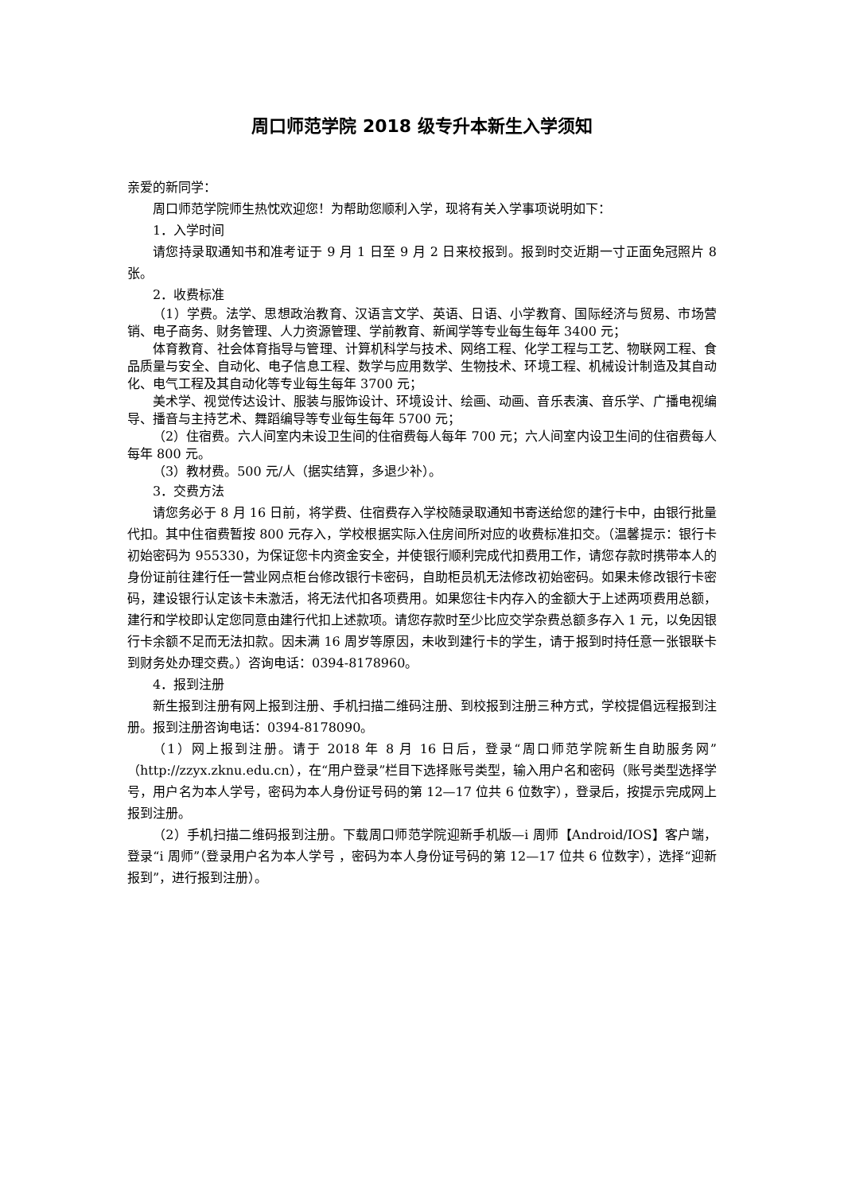周口师范学院 2018 级专升本新生入学须知
亲爱的新同学：
周口师范学院师生热忱欢迎您！为帮助您顺利入学，现将有关入学事项说明如下：
1．入学时间
请您持录取通知书和准考证于 9 月 1 日至 9 月 2 日来校报到。报到时交近期一寸正面免冠照片 8 张。
2．收费标准
（1）学费。法学、思想政治教育、汉语言文学、英语、日语、小学教育、国际经济与贸易、市场营销、电子商务、财务管理、人力资源管理、学前教育、新闻学等专业每生每年 3400 元；
体育教育、社会体育指导与管理、计算机科学与技术、网络工程、化学工程与工艺、物联网工程、食品质量与安全、自动化、电子信息工程、数学与应用数学、生物技术、环境工程、机械设计制造及其自动化、电气工程及其自动化等专业每生每年 3700 元；
美术学、视觉传达设计、服装与服饰设计、环境设计、绘画、动画、音乐表演、音乐学、广播电视编导、播音与主持艺术、舞蹈编导等专业每生每年 5700 元；
（2）住宿费。六人间室内未设卫生间的住宿费每人每年 700 元；六人间室内设卫生间的住宿费每人每年 800 元。
（3）教材费。500 元/人（据实结算，多退少补）。
3．交费方法
请您务必于 8 月 16 日前，将学费、住宿费存入学校随录取通知书寄送给您的建行卡中，由银行批量代扣。其中住宿费暂按 800 元存入，学校根据实际入住房间所对应的收费标准扣交。（温馨提示：银行卡初始密码为 955330，为保证您卡内资金安全，并使银行顺利完成代扣费用工作，请您存款时携带本人的身份证前往建行任一营业网点柜台修改银行卡密码，自助柜员机无法修改初始密码。如果未修改银行卡密码，建设银行认定该卡未激活，将无法代扣各项费用。如果您往卡内存入的金额大于上述两项费用总额，建行和学校即认定您同意由建行代扣上述款项。请您存款时至少比应交学杂费总额多存入 1 元，以免因银行卡余额不足而无法扣款。因未满 16 周岁等原因，未收到建行卡的学生，请于报到时持任意一张银联卡到财务处办理交费。）咨询电话：0394-8178960。
4．报到注册
新生报到注册有网上报到注册、手机扫描二维码注册、到校报到注册三种方式，学校提倡远程报到注册。报到注册咨询电话：0394-8178090。
（1）网上报到注册。请于 2018 年 8 月 16 日后，登录“周口师范学院新生自助服务网”（http://zzyx.zknu.edu.cn），在“用户登录”栏目下选择账号类型，输入用户名和密码（账号类型选择学号，用户名为本人学号，密码为本人身份证号码的第 12—17 位共 6 位数字），登录后，按提示完成网上报到注册。
（2）手机扫描二维码报到注册。下载周口师范学院迎新手机版—i 周师【Android/IOS】客户端，登录“i 周师”（登录用户名为本人学号 ，密码为本人身份证号码的第 12—17 位共 6 位数字），选择“迎新报到”，进行报到注册）。